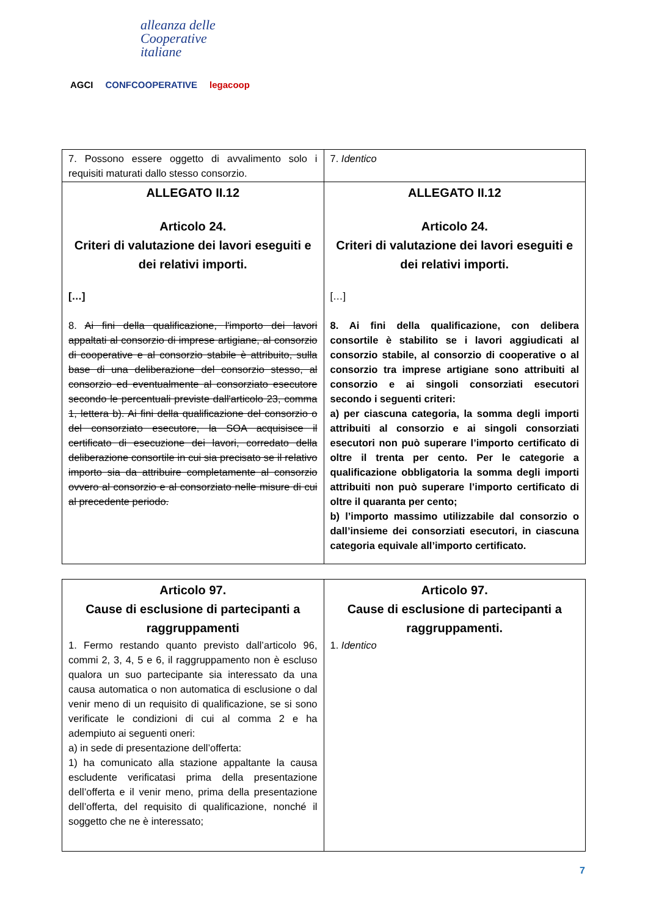alleanza delle
Cooperative
italiane
AGCI CONFCOOPERATIVE legacoop
| 7. Possono essere oggetto di avvalimento solo i requisiti maturati dallo stesso consorzio. | 7. Identico |
| ALLEGATO II.12 Articolo 24. Criteri di valutazione dei lavori eseguiti e dei relativi importi. […] 8. Ai fini della qualificazione, l'importo dei lavori appaltati al consorzio di imprese artigiane, al consorzio di cooperative e al consorzio stabile è attribuito, sulla base di una deliberazione del consorzio stesso, al consorzio ed eventualmente al consorziato esecutore secondo le percentuali previste dall'articolo 23, comma 1, lettera b). Ai fini della qualificazione del consorzio o del consorziato esecutore, la SOA acquisisce il certificato di esecuzione dei lavori, corredato della deliberazione consortile in cui sia precisato se il relativo importo sia da attribuire completamente al consorzio ovvero al consorzio e al consorziato nelle misure di cui al precedente periodo. | ALLEGATO II.12 Articolo 24. Criteri di valutazione dei lavori eseguiti e dei relativi importi. […] 8. Ai fini della qualificazione, con delibera consortile è stabilito se i lavori aggiudicati al consorzio stabile, al consorzio di cooperative o al consorzio tra imprese artigiane sono attribuiti al consorzio e ai singoli consorziati esecutori secondo i seguenti criteri: a) per ciascuna categoria, la somma degli importi attribuiti al consorzio e ai singoli consorziati esecutori non può superare l’importo certificato di oltre il trenta per cento. Per le categorie a qualificazione obbligatoria la somma degli importi attribuiti non può superare l’importo certificato di oltre il quaranta per cento; b) l’importo massimo utilizzabile dal consorzio o dall’insieme dei consorziati esecutori, in ciascuna categoria equivale all’importo certificato. |
| Articolo 97. Cause di esclusione di partecipanti a raggruppamenti 1. Fermo restando quanto previsto dall’articolo 96, commi 2, 3, 4, 5 e 6, il raggruppamento non è escluso qualora un suo partecipante sia interessato da una causa automatica o non automatica di esclusione o dal venir meno di un requisito di qualificazione, se si sono verificate le condizioni di cui al comma 2 e ha adempiuto ai seguenti oneri: a) in sede di presentazione dell’offerta: 1) ha comunicato alla stazione appaltante la causa escludente verificatasi prima della presentazione dell’offerta e il venir meno, prima della presentazione dell’offerta, del requisito di qualificazione, nonché il soggetto che ne è interessato; | Articolo 97. Cause di esclusione di partecipanti a raggruppamenti. 1. Identico |
7